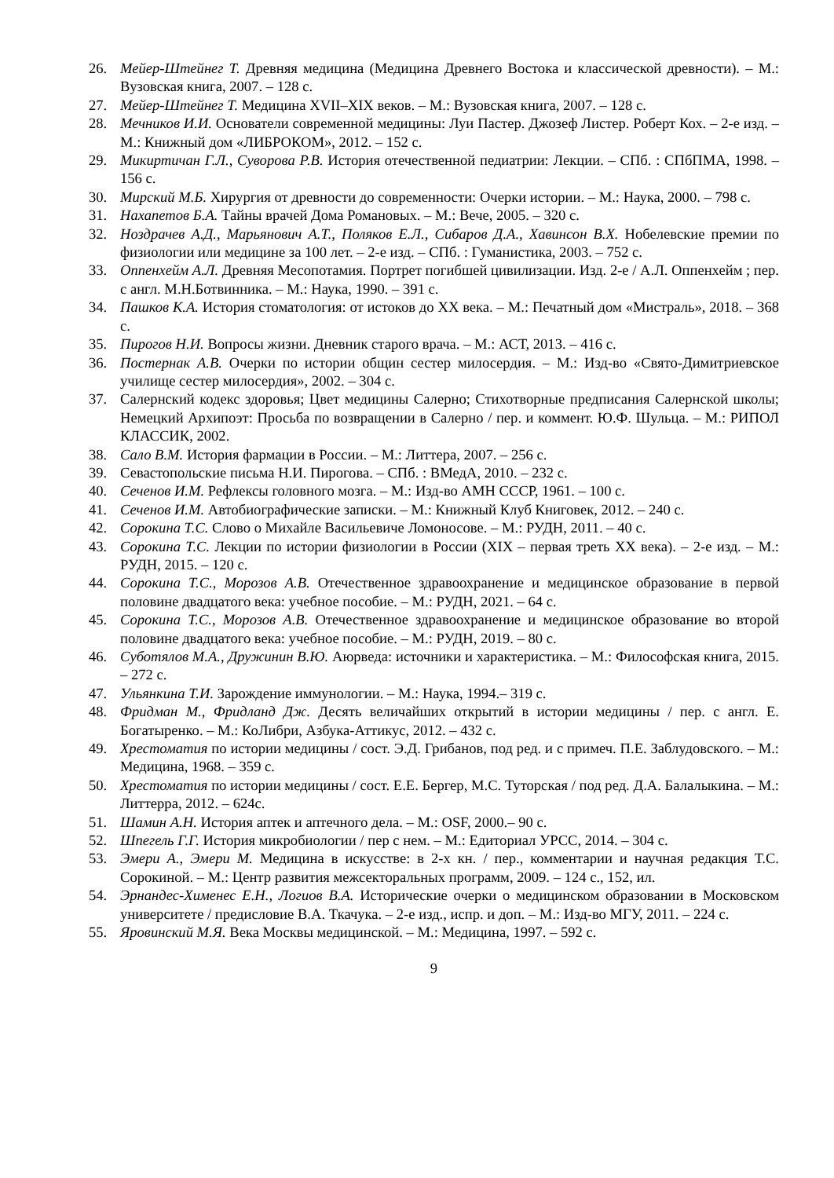26. Мейер-Штейнег Т. Древняя медицина (Медицина Древнего Востока и классической древности). – М.: Вузовская книга, 2007. – 128 с.
27. Мейер-Штейнег Т. Медицина XVII–XIX веков. – М.: Вузовская книга, 2007. – 128 с.
28. Мечников И.И. Основатели современной медицины: Луи Пастер. Джозеф Листер. Роберт Кох. – 2-е изд. – М.: Книжный дом «ЛИБРОКОМ», 2012. – 152 с.
29. Микиртичан Г.Л., Суворова Р.В. История отечественной педиатрии: Лекции. – СПб. : СПбПМА, 1998. – 156 с.
30. Мирский М.Б. Хирургия от древности до современности: Очерки истории. – М.: Наука, 2000. – 798 с.
31. Нахапетов Б.А. Тайны врачей Дома Романовых. – М.: Вече, 2005. – 320 с.
32. Ноздрачев А.Д., Марьянович А.Т., Поляков Е.Л., Сибаров Д.А., Хавинсон В.Х. Нобелевские премии по физиологии или медицине за 100 лет. – 2-е изд. – СПб. : Гуманистика, 2003. – 752 с.
33. Оппенхейм А.Л. Древняя Месопотамия. Портрет погибшей цивилизации. Изд. 2-е / А.Л. Оппенхейм ; пер. с англ. М.Н.Ботвинника. – М.: Наука, 1990. – 391 с.
34. Пашков К.А. История стоматология: от истоков до XX века. – М.: Печатный дом «Мистраль», 2018. – 368 с.
35. Пирогов Н.И. Вопросы жизни. Дневник старого врача. – М.: АСТ, 2013. – 416 с.
36. Постернак А.В. Очерки по истории общин сестер милосердия. – М.: Изд-во «Свято-Димитриевское училище сестер милосердия», 2002. – 304 с.
37. Салернский кодекс здоровья; Цвет медицины Салерно; Стихотворные предписания Салернской школы; Немецкий Архипоэт: Просьба по возвращении в Салерно / пер. и коммент. Ю.Ф. Шульца. – М.: РИПОЛ КЛАССИК, 2002.
38. Сало В.М. История фармации в России. – М.: Литтера, 2007. – 256 с.
39. Севастопольские письма Н.И. Пирогова. – СПб. : ВМедА, 2010. – 232 с.
40. Сеченов И.М. Рефлексы головного мозга. – М.: Изд-во АМН СССР, 1961. – 100 с.
41. Сеченов И.М. Автобиографические записки. – М.: Книжный Клуб Книговек, 2012. – 240 с.
42. Сорокина Т.С. Слово о Михайле Васильевиче Ломоносове. – М.: РУДН, 2011. – 40 с.
43. Сорокина Т.С. Лекции по истории физиологии в России (XIX – первая треть XX века). – 2-е изд. – М.: РУДН, 2015. – 120 с.
44. Сорокина Т.С., Морозов А.В. Отечественное здравоохранение и медицинское образование в первой половине двадцатого века: учебное пособие. – М.: РУДН, 2021. – 64 с.
45. Сорокина Т.С., Морозов А.В. Отечественное здравоохранение и медицинское образование во второй половине двадцатого века: учебное пособие. – М.: РУДН, 2019. – 80 с.
46. Суботялов М.А., Дружинин В.Ю. Аюрведа: источники и характеристика. – М.: Философская книга, 2015. – 272 с.
47. Ульянкина Т.И. Зарождение иммунологии. – М.: Наука, 1994.– 319 с.
48. Фридман М., Фридланд Дж. Десять величайших открытий в истории медицины / пер. с англ. Е. Богатыренко. – М.: КоЛибри, Азбука-Аттикус, 2012. – 432 с.
49. Хрестоматия по истории медицины / сост. Э.Д. Грибанов, под ред. и с примеч. П.Е. Заблудовского. – М.: Медицина, 1968. – 359 с.
50. Хрестоматия по истории медицины / сост. Е.Е. Бергер, М.С. Туторская / под ред. Д.А. Балалыкина. – М.: Литтерра, 2012. – 624с.
51. Шамин А.Н. История аптек и аптечного дела. – М.: OSF, 2000.– 90 с.
52. Шпегель Г.Г. История микробиологии / пер с нем. – М.: Едиториал УРСС, 2014. – 304 с.
53. Эмери А., Эмери М. Медицина в искусстве: в 2-х кн. / пер., комментарии и научная редакция Т.С. Сорокиной. – М.: Центр развития межсекторальных программ, 2009. – 124 с., 152, ил.
54. Эрнандес-Хименес Е.Н., Логиов В.А. Исторические очерки о медицинском образовании в Московском университете / предисловие В.А. Ткачука. – 2-е изд., испр. и доп. – М.: Изд-во МГУ, 2011. – 224 с.
55. Яровинский М.Я. Века Москвы медицинской. – М.: Медицина, 1997. – 592 с.
9